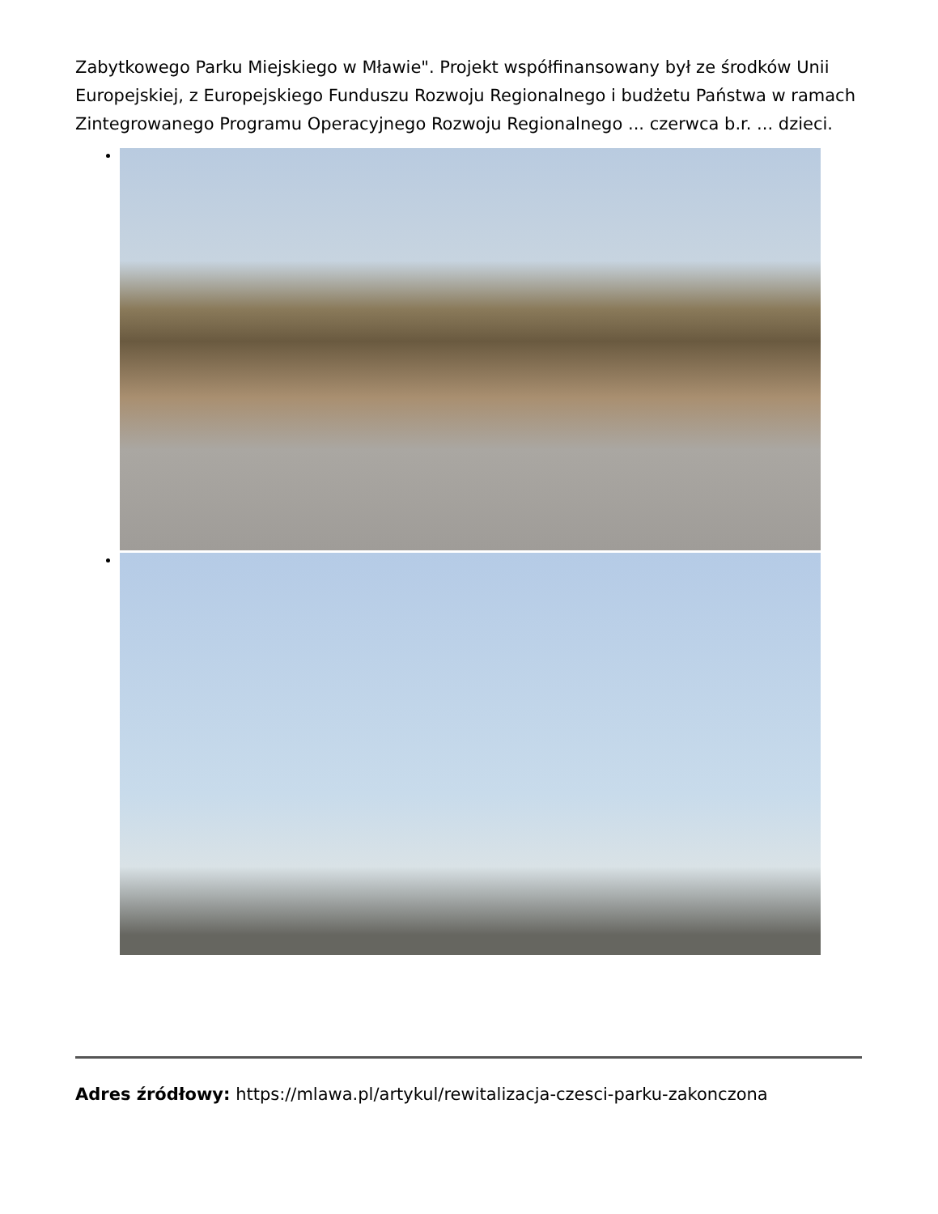Zabytkowego Parku Miejskiego w Mławie". Projekt współfinansowany był ze środków Unii Europejskiej, z Europejskiego Funduszu Rozwoju Regionalnego i budżetu Państwa w ramach Zintegrowanego Programu Operacyjnego Rozwoju Regionalnego ... czerwca b.r. ... dzieci.
Adres źródłowy: https://mlawa.pl/artykul/rewitalizacja-czesci-parku-zakonczona